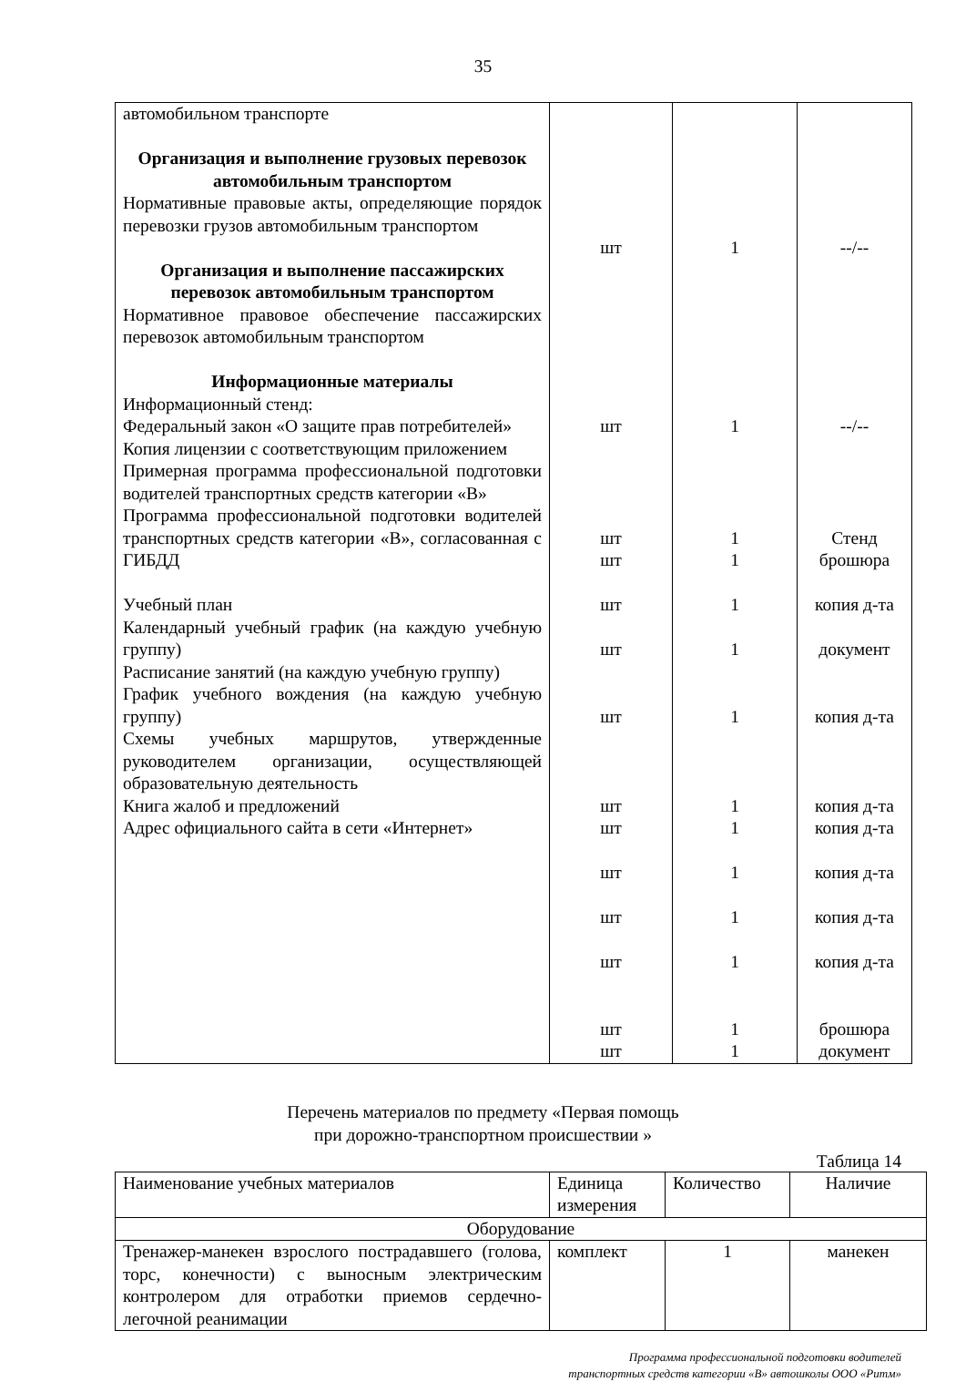35
| автомобильном транспорте Организация и выполнение грузовых перевозок автомобильным транспортом Нормативные правовые акты, определяющие порядок перевозки грузов автомобильным транспортом Организация и выполнение пассажирских перевозок автомобильным транспортом Нормативное правовое обеспечение пассажирских перевозок автомобильным транспортом Информационные материалы Информационный стенд: Федеральный закон «О защите прав потребителей» Копия лицензии с соответствующим приложением Примерная программа профессиональной подготовки водителей транспортных средств категории «В» Программа профессиональной подготовки водителей транспортных средств категории «В», согласованная с ГИБДД Учебный план Календарный учебный график (на каждую учебную группу) Расписание занятий (на каждую учебную группу) График учебного вождения (на каждую учебную группу) Схемы учебных маршрутов, утвержденные руководителем организации, осуществляющей образовательную деятельность Книга жалоб и предложений Адрес официального сайта в сети «Интернет» | шт шт шт шт шт шт шт шт шт шт шт шт шт шт | 1 1 1 1 1 1 1 1 1 1 1 1 1 1 | --/-- --/-- Стенд брошюра копия д-та документ копия д-та копия д-та копия д-та копия д-та копия д-та копия д-та брошюра документ |
Перечень материалов по предмету «Первая помощь
при дорожно-транспортном происшествии »
Таблица 14
| Наименование учебных материалов | Единица измерения | Количество | Наличие |
| Оборудование | | | |
| Тренажер-манекен взрослого пострадавшего (голова, торс, конечности) с выносным электрическим контролером для отработки приемов сердечно-легочной реанимации | комплект | 1 | манекен |
Программа профессиональной подготовки водителей
транспортных средств категории «В» автошколы ООО «Ритм»